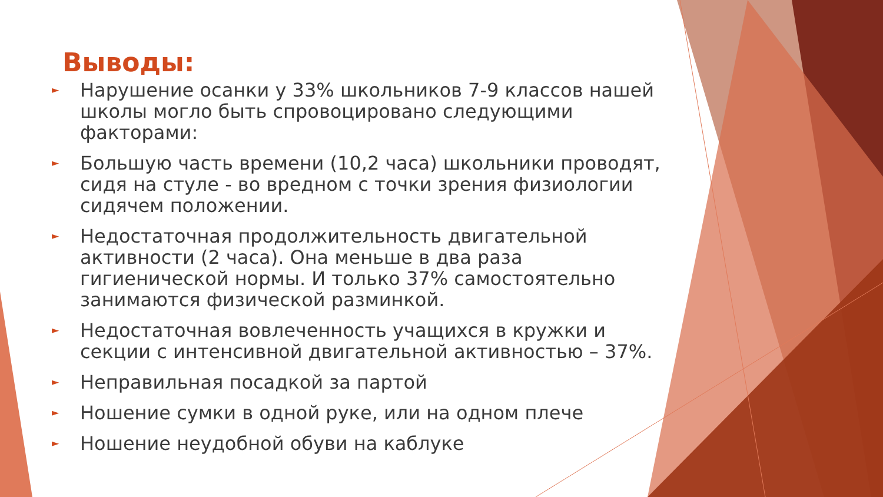Выводы:
► Нарушение осанки у 33% школьников 7-9 классов нашей школы могло быть спровоцировано следующими факторами:
► Большую часть времени (10,2 часа) школьники проводят, сидя на стуле - во вредном с точки зрения физиологии сидячем положении.
► Недостаточная продолжительность двигательной активности (2 часа). Она меньше в два раза гигиенической нормы. И только 37% самостоятельно занимаются физической разминкой.
► Недостаточная вовлеченность учащихся в кружки и секции с интенсивной двигательной активностью – 37%.
► Неправильная посадкой за партой
► Ношение сумки в одной руке, или на одном плече
► Ношение неудобной обуви на каблуке